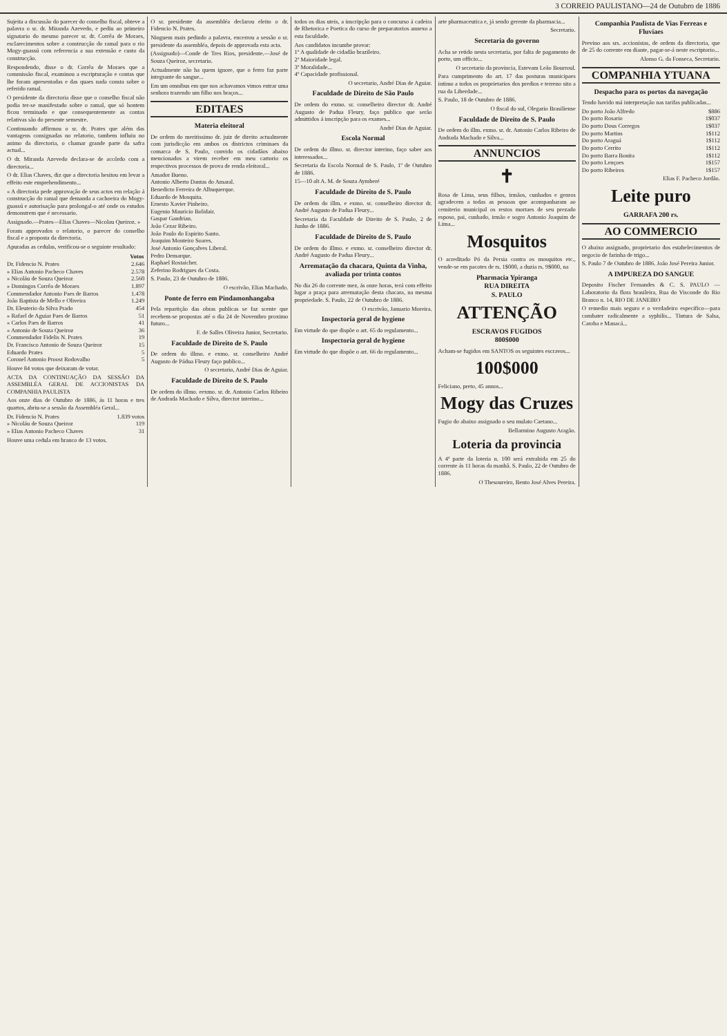3 CORREIO PAULISTANO—24 de Outubro de 1886
Sujeita a discussão do parecer do conselho fiscal, obteve a palavra o sr. dr. Miranda Azevedo, e pediu ao primeiro signatario do mesmo parecer sr. dr. Corrêa de Moraes, esclarecimentos sobre a construcção do ramal para o rio Mogy-guassú com referencia a sua extensão e custo da construcção.
Respondendo, disse o dr. Corrêa de Moraes que a commissão fiscal, examinou a escripturação e contas que lhe foram apresentadas e das quaes nada consta sobre o referido ramal.
O presidente da directoria disse que o conselho fiscal não podia ter-se manifestado sobre o ramal, que só hontem ficou terminado e que consequentemente as contas relativas são do presente semestre.
Continuando affirmou o sr. dr. Prates que além das vantagens consignadas no relatorio, tambem influiu no animo da directoria, o chamar grande parte da safra actual...
O dr. Miranda Azevedo declara-se de accôrdo com a directoria...
O dr. Elias Chaves, diz que a directoria hesitou em levar a effeito este emprehendimento...
« A directoria pede approvação de seus actos em relação á construcção do ramal que demanda a cachoeira do Mogy-guassú e autorisação para prolongal-o até onde os estudos demonstrem que é necessario.
Assignado.—Prates—Elias Chaves—Nicolau Queiroz. »
Foram approvados o relatorio, o parecer do conselho fiscal e a proposta da directoria.
Apuradas as cedulas, verificou-se o seguinte resultado:
| | Votos |
| --- | --- |
| Dr. Fidencio N. Prates | 2.646 |
| » Elias Antonio Pacheco Chaves | 2.578 |
| » Nicoláu de Souza Queiroz | 2.560 |
| » Domingos Corrêa de Moraes | 1.897 |
| Commendador Antonio Paes de Barros | 1.478 |
| João Baptista de Mello e Oliveira | 1.249 |
| Dr. Eleuterio da Silva Prado | 454 |
| » Rafael de Aguiar Paes de Barros | 51 |
| « Carlos Paes de Barros | 41 |
| « Antonio de Souza Queiroz | 36 |
| Commendador Fidelis N. Prates | 19 |
| Dr. Francisco Antonio de Souza Queiroz | 15 |
| Eduardo Prates | 5 |
| Coronel Antonio Proost Rodovalho | 5 |
Houve 84 votos que deixaram de votar.
ACTA DA CONTINUAÇÃO DA SESSÃO DA ASSEMBLÉA GERAL DE ACCIONISTAS DA COMPANHIA PAULISTA
Aos onze dias de Outubro de 1886, ás 11 horas e tres quartos, abriu-se a sessão da Assembléa Geral...
| Dr. Fidencio N. Prates | 1.839 votos |
| » Nicoláu de Souza Queiroz | 119 |
| » Elias Antonio Pacheco Chaves | 31 |
Houve uma cedula em branco de 13 votos.
O sr. presidente da assembléa declarou eleito o dr. Fidencio N. Prates.
Ninguem mais pedindo a palavra, encerrou a sessão o sr. presidente da assembléa, depois de approvada esta acta.
(Assignado)—Conde de Tres Rios, presidente.—José de Souza Queiroz, secretario.
Actualmente não ha quem ignore, que o ferro faz parte integrante do sangue...
Em um omnibus em que nos achavamos vimos entrar uma senhora trazendo um filho nos braços...
EDITAES
Materia eleitoral
De ordem do meritissimo dr. juiz de direito actualmente com jurisdicção em ambos os districtos criminaes da comarca de S. Paulo, convido os cidadãos abaixo mencionados a virem receber em meu cartorio os respectivos processos de prova de renda eleitoral...
Amador Bueno.
Antonio Alberto Dantas do Amaral.
Benedicto Ferreira de Albuquerque.
Eduardo de Mosquita.
Ernesto Xavier Pinheiro.
Eugenio Mauricio Bolidair.
Gaspar Gandrian.
João Cezar Ribeiro.
João Paulo do Espirito Santo.
Joaquim Monteiro Soares.
José Antonio Gonçalves Liberal.
Pedro Demarque.
Raphael Rostaicher.
Zeferino Rodrigues da Costa.
S. Paulo, 23 de Outubro de 1886.
O escrivão, Elias Machado.
Ponte de ferro em Pindamonhangaba
Pela repartição das obras publicas se faz scente que recebem-se propostas até o dia 24 de Novembro proximo futuro...
F. de Salles Oliveira Junior, Secretario.
Faculdade de Direito de S. Paulo
De ordem do illmo. e exmo. sr. conselheiro André Augusto de Pádua Fleury faço publico...
O secretario, André Dias de Aguiar.
Faculdade de Direito de S. Paulo
De ordem do illmo. eexmo. sr. dr. Antonio Carlos Ribeiro de Andrada Machado e Silva, director interino...
todos os dias uteis, a inscripção para o concurso á cadeira de Rhetorica e Poetica do curso de preparatorios annexo a esta faculdade.
Aos candidatos incumbe provar:
1º A qualidade de cidadão brazileiro.
2º Maioridade legal.
3º Moralidade...
4º Capacidade profissional.
O secretario, André Dias de Aguiar.
Faculdade de Direito de São Paulo
De ordem do exmo. sr. conselheiro director dr. André Augusto de Padua Fleury, faço publico que serão admittidos á inscripção para os exames...
André Dias de Aguiar.
Escola Normal
De ordem do illmo. sr. director interino, faço saber aos interessados...
Secretaria da Escola Normal de S. Paulo, 1º de Outubro de 1886.
15—10 alt A. M. de Souza Aymberé
Faculdade de Direito de S. Paulo
De ordem do illm. e exmo. sr. conselheiro director dr. André Augusto de Padua Fleury...
Secretaria da Faculdade de Direito de S. Paulo, 2 de Junho de 1886.
Faculdade de Direito de S. Paulo
De ordem do illmo. e exmo. sr. conselheiro director dr. André Augusto de Padua Fleury...
Arrematação da chacara, Quinta da Vinha, avaliada por trinta contos
No dia 26 do corrente mez, ás onze horas, terá com effeito lugar a praça para arrematação desta chacara, na mesma propriedade. S. Paulo, 22 de Outubro de 1886.
O escrivão, Januario Moreira.
Inspectoria geral de hygiene
Em virtude do que dispõe o art. 65 do regulamento...
Inspectoria geral de hygiene
Em virtude do que dispõe o art. 66 do regulamento...
arte pharmaceutica e, já sendo gerente da pharmacia...
Secretario.
Secretaria do governo
Acha se retido nesta secretaria, por falta de pagamento de porto, um officio...
O secretario da provincia, Estevam Leão Bourroul.
Para cumprimento do art. 17 das posturas municipaes intimo a todos os proprietarios dos predios e terreno sito a rua da Liberdade...
S. Paulo, 18 de Outubro de 1886.
O fiscal do sul, Olegario Brasiliense
Faculdade de Direito de S. Paulo
De ordem do illm. exmo. sr. dr. Antonio Carlos Ribeiro de Andrada Machado e Silva...
ANNUNCIOS
✝
Rosa de Lima, seus filhos, irmãos, cunhados e genros agradecem a todas as pessoas que acompanharam ao cemiterio municipal os restos mortaes de seu prezado esposo, pai, cunhado, irmão e sogro Antonio Joaquim de Lima...
Mosquitos
O acreditado Pó da Persia contra os mosquitos etc., vende-se em pacotes de rs. 1$000, a duzia rs. 9$000, na
Pharmacia Ypiranga
RUA DIREITA
S. PAULO
ATTENÇÃO
ESCRAVOS FUGIDOS
800$000
Acham-se fugidos em SANTOS os seguintes escravos...
100$000
Feliciano, preto, 45 annos...
Mogy das Cruzes
Fugio do abaixo assignado o seu mulato Caetano...
Bellarmino Augusto Aragão.
Loteria da provincia
A 4ª parte da loteria n. 100 será extrahida em 25 do corrente ás 11 horas da manhã. S. Paulo, 22 de Outubro de 1886.
O Thesoureiro, Bento José Alves Pereira.
Companhia Paulista de Vias Ferreas e Fluviaes
Previno aos srs. accionistas, de ordem da directoria, que de 25 do corrente em diante, pagar-se-á neste escriptorio...
Alonso G. da Fonseca, Secretario.
COMPANHIA YTUANA
Despacho para os portos da navegação
Tendo havido má interpretação nas tarifas publicadas...
| Do porto João Alfredo | $886 |
| Do porto Rosario | 1$037 |
| Do porto Dous Corregos | 1$037 |
| Do porto Martins | 1$112 |
| Do porto Araguá | 1$112 |
| Do porto Cerrito | 1$112 |
| Do porto Barra Bonita | 1$112 |
| Do porto Lençoes | 1$157 |
| Do porto Ribeiros | 1$157 |
Elias F. Pacheco Jordão.
Leite puro
GARRAFA 200 rs.
AO COMMERCIO
O abaixo assignado, proprietario dos estabelecimentos de negocio de farinha de trigo...
S. Paulo 7 de Outubro de 1886. João José Pereira Junior.
A IMPUREZA DO SANGUE
Deposito Fischer Fernandes & C. S. PAULO — Laboratorio da flora brasileira, Rua do Visconde do Rio Branco n. 14, RIO DE JANEIRO
O remedio mais seguro e o verdadeiro especifico—para combater radicalmente a syphilis... Tintura de Salsa, Caroba e Manacá...